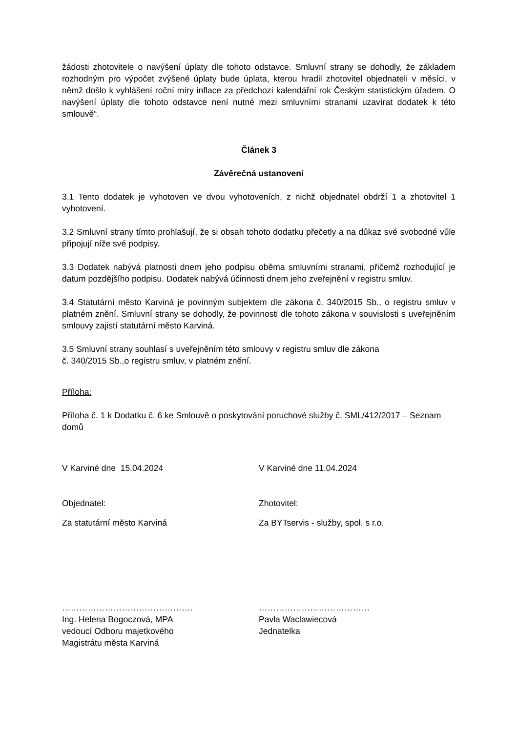žádosti zhotovitele o navýšení úplaty dle tohoto odstavce. Smluvní strany se dohodly, že základem rozhodným pro výpočet zvýšené úplaty bude úplata, kterou hradil zhotovitel objednateli v měsíci, v němž došlo k vyhlášení roční míry inflace za předchozí kalendářní rok Českým statistickým úřadem. O navýšení úplaty dle tohoto odstavce není nutné mezi smluvními stranami uzavírat dodatek k této smlouvě“.
Článek 3
Závěrečná ustanovení
3.1 Tento dodatek je vyhotoven ve dvou vyhotoveních, z nichž objednatel obdrží 1 a zhotovitel 1 vyhotovení.
3.2 Smluvní strany tímto prohlašují, že si obsah tohoto dodatku přečetly a na důkaz své svobodné vůle připojují níže své podpisy.
3.3 Dodatek nabývá platnosti dnem jeho podpisu oběma smluvními stranami, přičemž rozhodující je datum pozdějšího podpisu. Dodatek nabývá účinnosti dnem jeho zveřejnění v registru smluv.
3.4 Statutární město Karviná je povinným subjektem dle zákona č. 340/2015 Sb., o registru smluv v platném znění. Smluvní strany se dohodly, že povinnosti dle tohoto zákona v souvislosti s uveřejněním smlouvy zajistí statutární město Karviná.
3.5 Smluvní strany souhlasí s uveřejněním této smlouvy v registru smluv dle zákona
č. 340/2015 Sb.,o registru smluv, v platném znění.
Příloha:
Příloha č. 1 k Dodatku č. 6 ke Smlouvě o poskytování poruchové služby č. SML/412/2017 – Seznam domů
V Karviné dne 15.04.2024 V Karviné dne 11.04.2024
Objednatel: Zhotovitel:
Za statutární město Karviná Za BYTservis - služby, spol. s r.o.
……………………………………….
Ing. Helena Bogoczová, MPA
vedoucí Odboru majetkového
Magistrátu města Karviná
…………………………………
Pavla Waclawiecová
Jednatelka